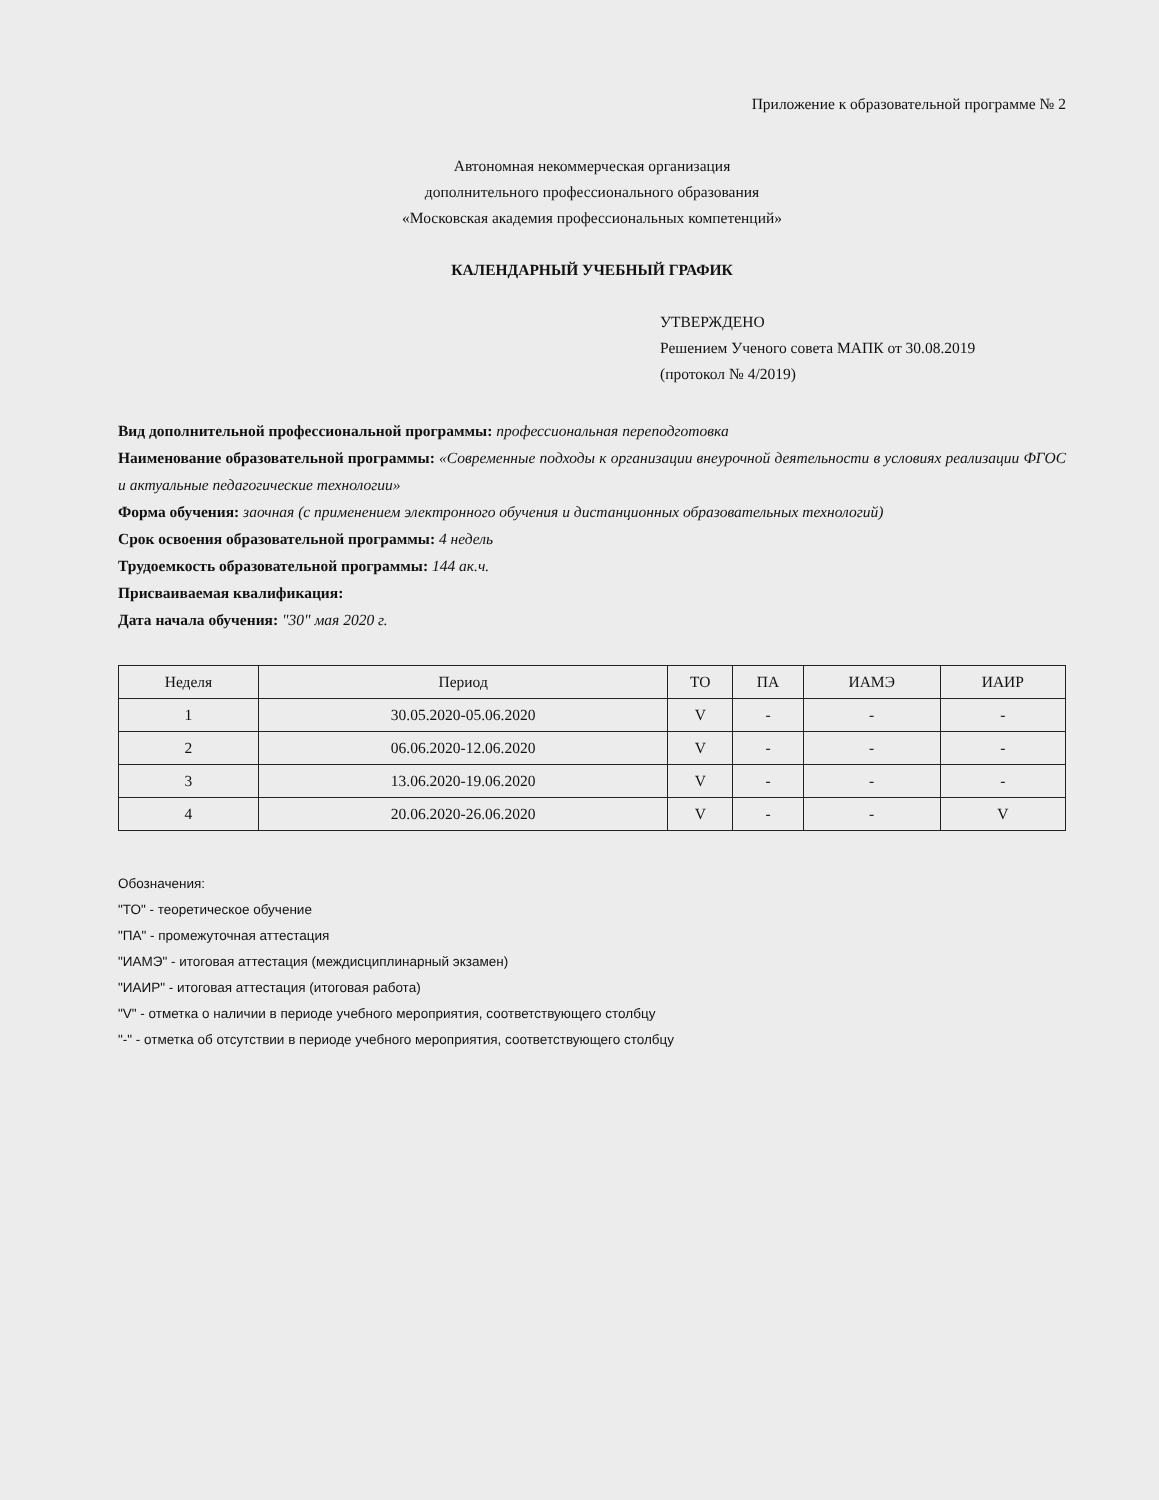Приложение к образовательной программе № 2
Автономная некоммерческая организация
дополнительного профессионального образования
«Московская академия профессиональных компетенций»
КАЛЕНДАРНЫЙ УЧЕБНЫЙ ГРАФИК
УТВЕРЖДЕНО
Решением Ученого совета МАПК от 30.08.2019
(протокол № 4/2019)
Вид дополнительной профессиональной программы: профессиональная переподготовка
Наименование образовательной программы: «Современные подходы к организации внеурочной деятельности в условиях реализации ФГОС и актуальные педагогические технологии»
Форма обучения: заочная (с применением электронного обучения и дистанционных образовательных технологий)
Срок освоения образовательной программы: 4 недель
Трудоемкость образовательной программы: 144 ак.ч.
Присваиваемая квалификация:
Дата начала обучения: "30" мая 2020 г.
| Неделя | Период | ТО | ПА | ИАМЭ | ИАИР |
| 1 | 30.05.2020-05.06.2020 | V | - | - | - |
| 2 | 06.06.2020-12.06.2020 | V | - | - | - |
| 3 | 13.06.2020-19.06.2020 | V | - | - | - |
| 4 | 20.06.2020-26.06.2020 | V | - | - | V |
Обозначения:
"ТО" - теоретическое обучение
"ПА" - промежуточная аттестация
"ИАМЭ" - итоговая аттестация (междисциплинарный экзамен)
"ИАИР" - итоговая аттестация (итоговая работа)
"V" - отметка о наличии в периоде учебного мероприятия, соответствующего столбцу
"-" - отметка об отсутствии в периоде учебного мероприятия, соответствующего столбцу